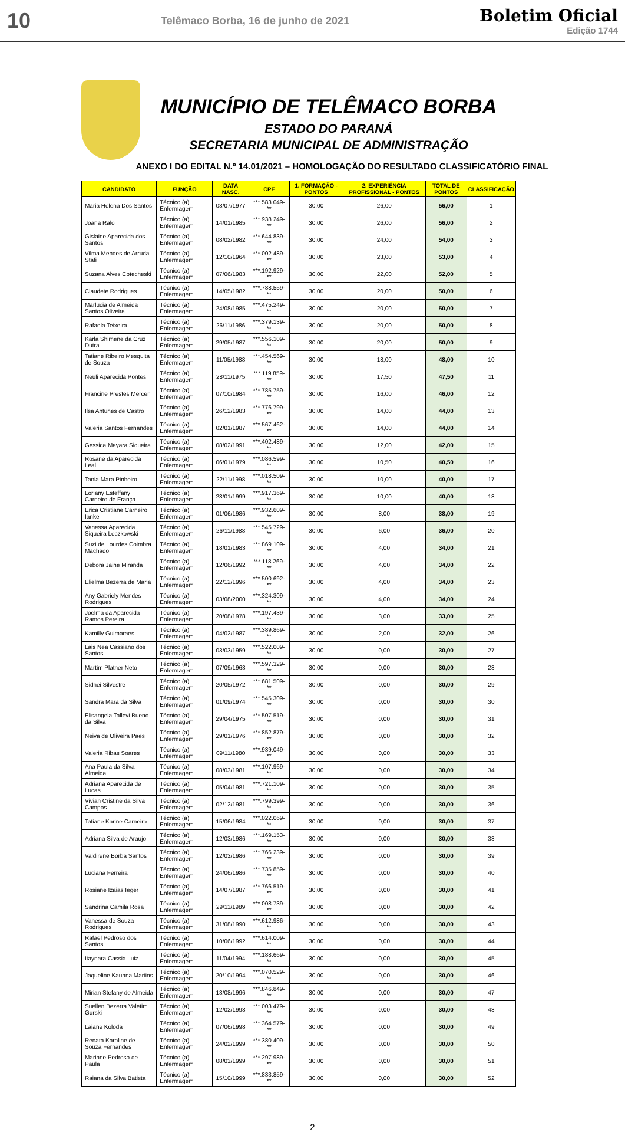10
Telêmaco Borba, 16 de junho de 2021
Boletim Oficial
Edição 1744
MUNICÍPIO DE TELÊMACO BORBA
ESTADO DO PARANÁ
SECRETARIA MUNICIPAL DE ADMINISTRAÇÃO
ANEXO I DO EDITAL N.º 14.01/2021 – HOMOLOGAÇÃO DO RESULTADO CLASSIFICATÓRIO FINAL
| CANDIDATO | FUNÇÃO | DATA NASC. | CPF | 1. FORMAÇÃO - PONTOS | 2. EXPERIÊNCIA PROFISSIONAL - PONTOS | TOTAL DE PONTOS | CLASSIFICAÇÃO |
| --- | --- | --- | --- | --- | --- | --- | --- |
| Maria Helena Dos Santos | Técnico (a) Enfermagem | 03/07/1977 | ***.583.049-** | 30,00 | 26,00 | 56,00 | 1 |
| Joana Ralo | Técnico (a) Enfermagem | 14/01/1985 | ***.938.249-** | 30,00 | 26,00 | 56,00 | 2 |
| Gislaine Aparecida dos Santos | Técnico (a) Enfermagem | 08/02/1982 | ***.644.839-** | 30,00 | 24,00 | 54,00 | 3 |
| Vilma Mendes de Arruda Stafi | Técnico (a) Enfermagem | 12/10/1964 | ***.002.489-** | 30,00 | 23,00 | 53,00 | 4 |
| Suzana Alves Cotecheski | Técnico (a) Enfermagem | 07/06/1983 | ***.192.929-** | 30,00 | 22,00 | 52,00 | 5 |
| Claudete Rodrigues | Técnico (a) Enfermagem | 14/05/1982 | ***.788.559-** | 30,00 | 20,00 | 50,00 | 6 |
| Marlucia de Almeida Santos Oliveira | Técnico (a) Enfermagem | 24/08/1985 | ***.475.249-** | 30,00 | 20,00 | 50,00 | 7 |
| Rafaela Teixeira | Técnico (a) Enfermagem | 26/11/1986 | ***.379.139-** | 30,00 | 20,00 | 50,00 | 8 |
| Karla Shimene da Cruz Dutra | Técnico (a) Enfermagem | 29/05/1987 | ***.556.109-** | 30,00 | 20,00 | 50,00 | 9 |
| Tatiane Ribeiro Mesquita de Souza | Técnico (a) Enfermagem | 11/05/1988 | ***.454.569-** | 30,00 | 18,00 | 48,00 | 10 |
| Neuli Aparecida Pontes | Técnico (a) Enfermagem | 28/11/1975 | ***.119.859-** | 30,00 | 17,50 | 47,50 | 11 |
| Francine Prestes Mercer | Técnico (a) Enfermagem | 07/10/1984 | ***.785.759-** | 30,00 | 16,00 | 46,00 | 12 |
| Ilsa Antunes de Castro | Técnico (a) Enfermagem | 26/12/1983 | ***.776.799-** | 30,00 | 14,00 | 44,00 | 13 |
| Valeria Santos Fernandes | Técnico (a) Enfermagem | 02/01/1987 | ***.567.462-** | 30,00 | 14,00 | 44,00 | 14 |
| Gessica Mayara Siqueira | Técnico (a) Enfermagem | 08/02/1991 | ***.402.489-** | 30,00 | 12,00 | 42,00 | 15 |
| Rosane da Aparecida Leal | Técnico (a) Enfermagem | 06/01/1979 | ***.086.599-** | 30,00 | 10,50 | 40,50 | 16 |
| Tania Mara Pinheiro | Técnico (a) Enfermagem | 22/11/1998 | ***.018.509-** | 30,00 | 10,00 | 40,00 | 17 |
| Loriany Esteffany Carneiro de França | Técnico (a) Enfermagem | 28/01/1999 | ***.917.369-** | 30,00 | 10,00 | 40,00 | 18 |
| Erica Cristiane Carneiro Ianke | Técnico (a) Enfermagem | 01/06/1986 | ***.932.609-** | 30,00 | 8,00 | 38,00 | 19 |
| Vanessa Aparecida Siqueira Loczkowski | Técnico (a) Enfermagem | 26/11/1988 | ***.545.729-** | 30,00 | 6,00 | 36,00 | 20 |
| Suzi de Lourdes Coimbra Machado | Técnico (a) Enfermagem | 18/01/1983 | ***.869.109-** | 30,00 | 4,00 | 34,00 | 21 |
| Debora Jaine Miranda | Técnico (a) Enfermagem | 12/06/1992 | ***.118.269-** | 30,00 | 4,00 | 34,00 | 22 |
| Elielma Bezerra de Maria | Técnico (a) Enfermagem | 22/12/1996 | ***.500.692-** | 30,00 | 4,00 | 34,00 | 23 |
| Any Gabriely Mendes Rodrigues | Técnico (a) Enfermagem | 03/08/2000 | ***.324.309-** | 30,00 | 4,00 | 34,00 | 24 |
| Joelma da Aparecida Ramos Pereira | Técnico (a) Enfermagem | 20/08/1978 | ***.197.439-** | 30,00 | 3,00 | 33,00 | 25 |
| Kamilly Guimaraes | Técnico (a) Enfermagem | 04/02/1987 | ***.389.869-** | 30,00 | 2,00 | 32,00 | 26 |
| Lais Nea Cassiano dos Santos | Técnico (a) Enfermagem | 03/03/1959 | ***.522.009-** | 30,00 | 0,00 | 30,00 | 27 |
| Martim Platner Neto | Técnico (a) Enfermagem | 07/09/1963 | ***.597.329-** | 30,00 | 0,00 | 30,00 | 28 |
| Sidnei Silvestre | Técnico (a) Enfermagem | 20/05/1972 | ***.681.509-** | 30,00 | 0,00 | 30,00 | 29 |
| Sandra Mara da Silva | Técnico (a) Enfermagem | 01/09/1974 | ***.545.309-** | 30,00 | 0,00 | 30,00 | 30 |
| Elisangela Tallevi Bueno da Silva | Técnico (a) Enfermagem | 29/04/1975 | ***.507.519-** | 30,00 | 0,00 | 30,00 | 31 |
| Neiva de Oliveira Paes | Técnico (a) Enfermagem | 29/01/1976 | ***.852.879-** | 30,00 | 0,00 | 30,00 | 32 |
| Valeria Ribas Soares | Técnico (a) Enfermagem | 09/11/1980 | ***.939.049-** | 30,00 | 0,00 | 30,00 | 33 |
| Ana Paula da Silva Almeida | Técnico (a) Enfermagem | 08/03/1981 | ***.107.969-** | 30,00 | 0,00 | 30,00 | 34 |
| Adriana Aparecida de Lucas | Técnico (a) Enfermagem | 05/04/1981 | ***.721.109-** | 30,00 | 0,00 | 30,00 | 35 |
| Vivian Cristine da Silva Campos | Técnico (a) Enfermagem | 02/12/1981 | ***.799.399-** | 30,00 | 0,00 | 30,00 | 36 |
| Tatiane Karine Carneiro | Técnico (a) Enfermagem | 15/06/1984 | ***.022.069-** | 30,00 | 0,00 | 30,00 | 37 |
| Adriana Silva de Araujo | Técnico (a) Enfermagem | 12/03/1986 | ***.169.153-** | 30,00 | 0,00 | 30,00 | 38 |
| Valdirene Borba Santos | Técnico (a) Enfermagem | 12/03/1986 | ***.766.239-** | 30,00 | 0,00 | 30,00 | 39 |
| Luciana Ferreira | Técnico (a) Enfermagem | 24/06/1986 | ***.735.859-** | 30,00 | 0,00 | 30,00 | 40 |
| Rosiane Izaias Ieger | Técnico (a) Enfermagem | 14/07/1987 | ***.766.519-** | 30,00 | 0,00 | 30,00 | 41 |
| Sandrina Camila Rosa | Técnico (a) Enfermagem | 29/11/1989 | ***.008.739-** | 30,00 | 0,00 | 30,00 | 42 |
| Vanessa de Souza Rodrigues | Técnico (a) Enfermagem | 31/08/1990 | ***.612.986-** | 30,00 | 0,00 | 30,00 | 43 |
| Rafael Pedroso dos Santos | Técnico (a) Enfermagem | 10/06/1992 | ***.614.009-** | 30,00 | 0,00 | 30,00 | 44 |
| Itaynara Cassia Luiz | Técnico (a) Enfermagem | 11/04/1994 | ***.188.669-** | 30,00 | 0,00 | 30,00 | 45 |
| Jaqueline Kauana Martins | Técnico (a) Enfermagem | 20/10/1994 | ***.070.529-** | 30,00 | 0,00 | 30,00 | 46 |
| Mirian Stefany de Almeida | Técnico (a) Enfermagem | 13/08/1996 | ***.846.849-** | 30,00 | 0,00 | 30,00 | 47 |
| Suellen Bezerra Valetim Gurski | Técnico (a) Enfermagem | 12/02/1998 | ***.003.479-** | 30,00 | 0,00 | 30,00 | 48 |
| Laiane Koloda | Técnico (a) Enfermagem | 07/06/1998 | ***.364.579-** | 30,00 | 0,00 | 30,00 | 49 |
| Renata Karoline de Souza Fernandes | Técnico (a) Enfermagem | 24/02/1999 | ***.380.409-** | 30,00 | 0,00 | 30,00 | 50 |
| Mariane Pedroso de Paula | Técnico (a) Enfermagem | 08/03/1999 | ***.297.989-** | 30,00 | 0,00 | 30,00 | 51 |
| Raiana da Silva Batista | Técnico (a) Enfermagem | 15/10/1999 | ***.833.859-** | 30,00 | 0,00 | 30,00 | 52 |
2